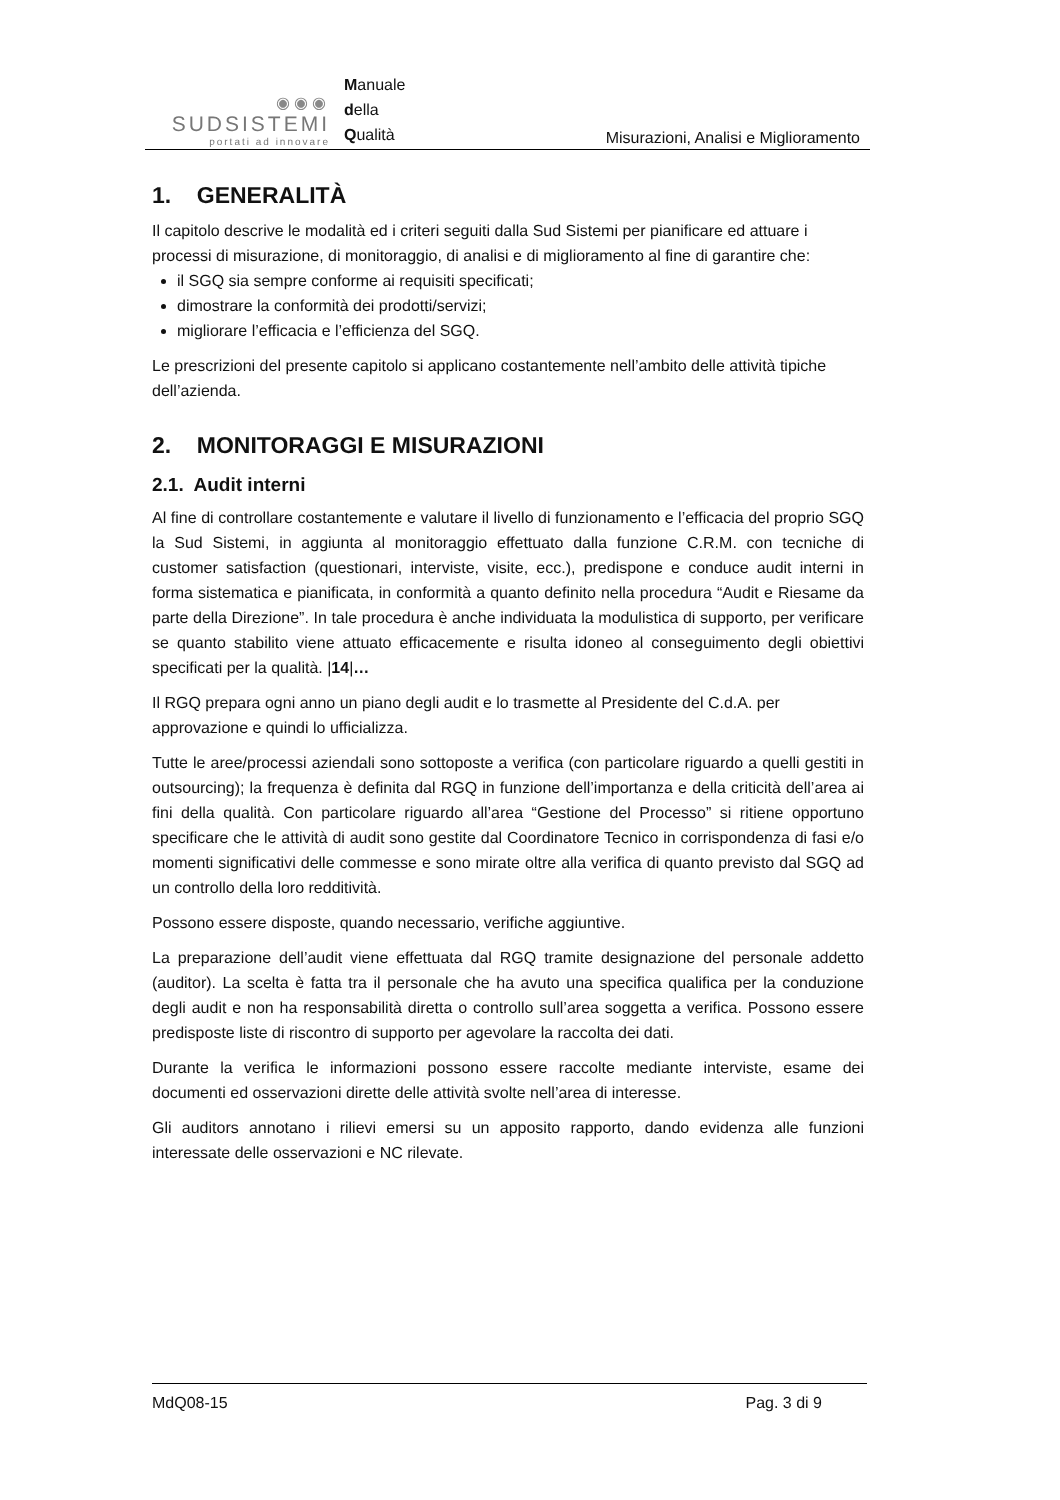◉◉◉
SUDSISTEMI
portati ad innovare
Manuale
della
Qualità
Misurazioni, Analisi e Miglioramento
1. GENERALITÀ
Il capitolo descrive le modalità ed i criteri seguiti dalla Sud Sistemi per pianificare ed attuare i processi di misurazione, di monitoraggio, di analisi e di miglioramento al fine di garantire che:
il SGQ sia sempre conforme ai requisiti specificati;
dimostrare la conformità dei prodotti/servizi;
migliorare l’efficacia e l’efficienza del SGQ.
Le prescrizioni del presente capitolo si applicano costantemente nell’ambito delle attività tipiche dell’azienda.
2. MONITORAGGI E MISURAZIONI
2.1. Audit interni
Al fine di controllare costantemente e valutare il livello di funzionamento e l’efficacia del proprio SGQ la Sud Sistemi, in aggiunta al monitoraggio effettuato dalla funzione C.R.M. con tecniche di customer satisfaction (questionari, interviste, visite, ecc.), predispone e conduce audit interni in forma sistematica e pianificata, in conformità a quanto definito nella procedura “Audit e Riesame da parte della Direzione”. In tale procedura è anche individuata la modulistica di supporto, per verificare se quanto stabilito viene attuato efficacemente e risulta idoneo al conseguimento degli obiettivi specificati per la qualità. |14|…
Il RGQ prepara ogni anno un piano degli audit e lo trasmette al Presidente del C.d.A. per approvazione e quindi lo ufficializza.
Tutte le aree/processi aziendali sono sottoposte a verifica (con particolare riguardo a quelli gestiti in outsourcing); la frequenza è definita dal RGQ in funzione dell’importanza e della criticità dell’area ai fini della qualità. Con particolare riguardo all’area “Gestione del Processo” si ritiene opportuno specificare che le attività di audit sono gestite dal Coordinatore Tecnico in corrispondenza di fasi e/o momenti significativi delle commesse e sono mirate oltre alla verifica di quanto previsto dal SGQ ad un controllo della loro redditività.
Possono essere disposte, quando necessario, verifiche aggiuntive.
La preparazione dell’audit viene effettuata dal RGQ tramite designazione del personale addetto (auditor). La scelta è fatta tra il personale che ha avuto una specifica qualifica per la conduzione degli audit e non ha responsabilità diretta o controllo sull’area soggetta a verifica. Possono essere predisposte liste di riscontro di supporto per agevolare la raccolta dei dati.
Durante la verifica le informazioni possono essere raccolte mediante interviste, esame dei documenti ed osservazioni dirette delle attività svolte nell’area di interesse.
Gli auditors annotano i rilievi emersi su un apposito rapporto, dando evidenza alle funzioni interessate delle osservazioni e NC rilevate.
MdQ08-15 Pag. 3 di 9